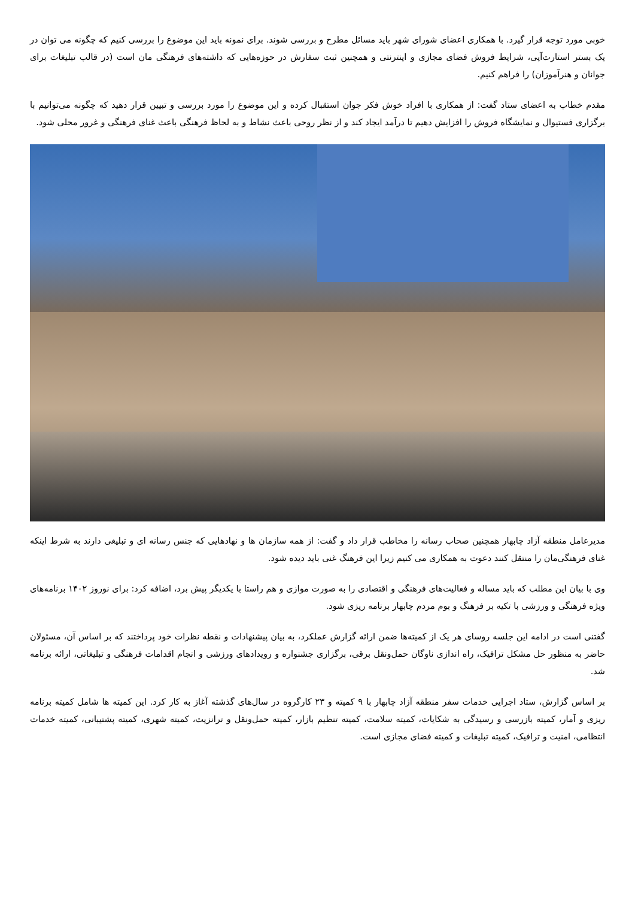خوبی مورد توجه قرار گیرد. با همکاری اعضای شورای شهر باید مسائل مطرح و بررسی شوند. برای نمونه باید این موضوع را بررسی کنیم که چگونه می توان در یک بستر استارت‌آپی، شرایط فروش فضای مجازی و اینترنتی و همچنین ثبت سفارش در حوزه‌هایی که داشته‌های فرهنگی مان است (در قالب تبلیغات برای جوانان و هنرآموزان) را فراهم کنیم.
مقدم خطاب به اعضای ستاد گفت: از همکاری با افراد خوش فکر جوان استقبال کرده و این موضوع را مورد بررسی و تبیین قرار دهید که چگونه می‌توانیم با برگزاری فستیوال و نمایشگاه فروش را افزایش دهیم تا درآمد ایجاد کند و از نظر روحی باعث نشاط و به لحاظ فرهنگی باعث غنای فرهنگی و غرور محلی شود.
مدیرعامل منطقه آزاد چابهار همچنین صحاب رسانه را مخاطب قرار داد و گفت: از همه سازمان ها و نهادهایی که جنس رسانه ای و تبلیغی دارند به شرط اینکه غنای فرهنگی‌مان را منتقل کنند دعوت به همکاری می کنیم زیرا این فرهنگ غنی باید دیده شود.
وی با بیان این مطلب که باید مساله و فعالیت‌های فرهنگی و اقتصادی را به صورت موازی و هم راستا با یکدیگر پیش برد، اضافه کرد: برای نوروز ۱۴۰۲ برنامه‌های ویژه فرهنگی و ورزشی با تکیه بر فرهنگ و بوم مردم چابهار برنامه ریزی شود.
گفتنی است در ادامه این جلسه روسای هر یک از کمیته‌ها ضمن ارائه گزارش عملکرد، به بیان پیشنهادات و نقطه نظرات خود پرداختند که بر اساس آن، مسئولان حاضر به منظور حل مشکل ترافیک، راه اندازی ناوگان حمل‌ونقل برقی، برگزاری جشنواره و رویدادهای ورزشی و انجام اقدامات فرهنگی و تبلیغاتی، ارائه برنامه شد.
بر اساس گزارش، ستاد اجرایی خدمات سفر منطقه آزاد چابهار با ۹ کمیته و ۲۳ کارگروه در سال‌های گذشته آغاز به کار کرد. این کمیته ها شامل کمیته برنامه ریزی و آمار، کمیته بازرسی و رسیدگی به شکایات، کمیته سلامت، کمیته تنظیم بازار، کمیته حمل‌ونقل و ترانزیت، کمیته شهری، کمیته پشتیبانی، کمیته خدمات انتظامی، امنیت و ترافیک، کمیته تبلیغات و کمیته فضای مجازی است.